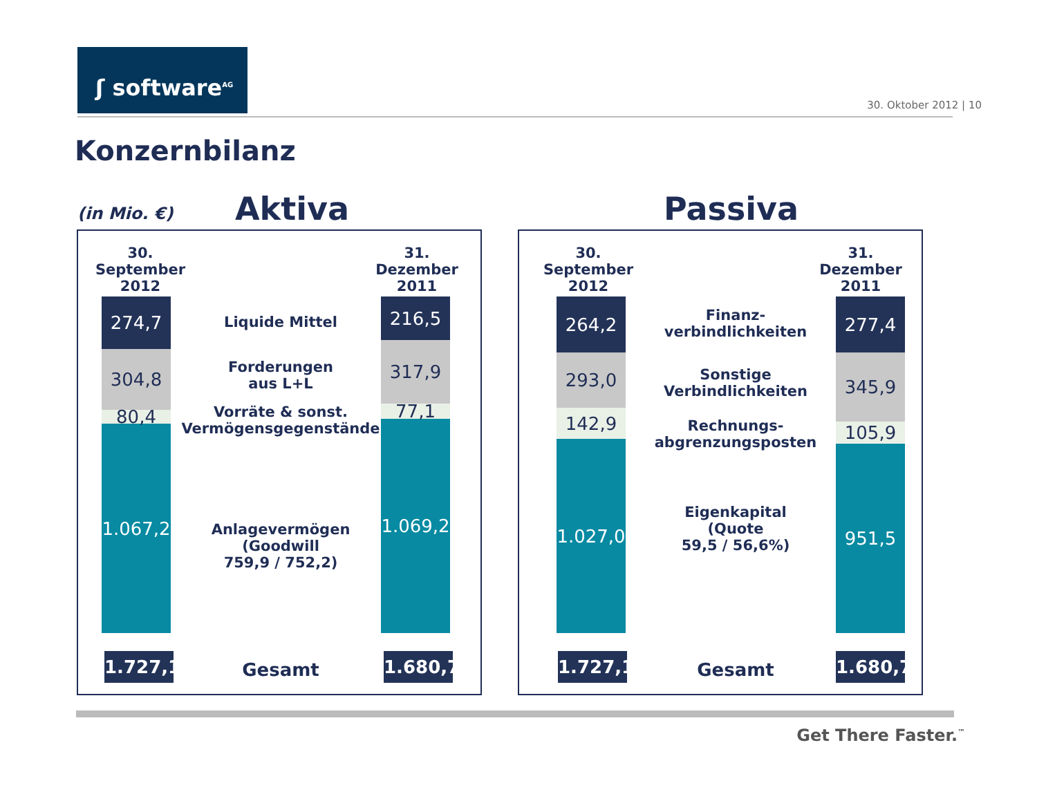ʃ software<sup>AG</sup>
30. Oktober 2012 | 10
Konzernbilanz
(in Mio. €) Aktiva Passiva
30. September
2012
31. Dezember
2011
274,7
304,8
80,4
1.067,2
216,5
317,9
77,1
1.069,2
Liquide Mittel
Forderungen
aus L+L
Vorräte & sonst. Vermögensgegenstände
Anlagevermögen (Goodwill
759,9 / 752,2)
1.727,1
Gesamt
1.680,7
30. September
2012
31. Dezember
2011
264,2
293,0
142,9
1.027,0
277,4
345,9
105,9
951,5
Finanz-
verbindlichkeiten
Sonstige Verbindlichkeiten
Rechnungs-
abgrenzungsposten
Eigenkapital
(Quote
59,5 / 56,6%)
1.727,1
Gesamt
1.680,7
Get There Faster.<sup>™</sup>